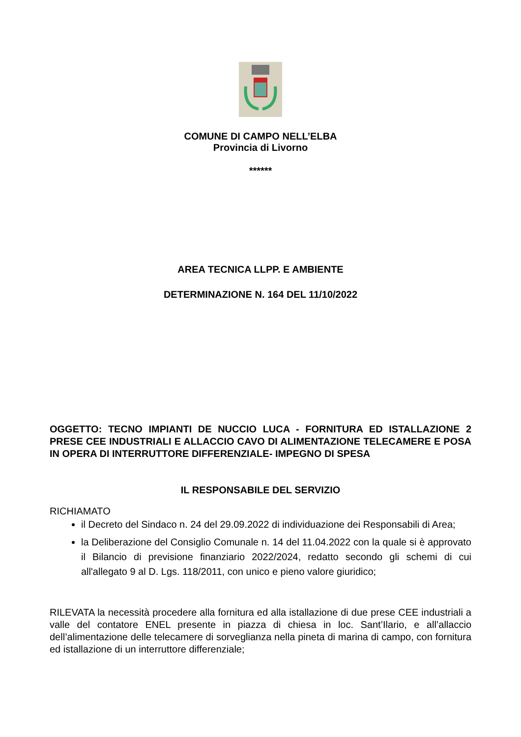COMUNE DI CAMPO NELL’ELBA
Provincia di Livorno
******
AREA TECNICA LLPP. E AMBIENTE
DETERMINAZIONE N. 164 DEL 11/10/2022
OGGETTO: TECNO IMPIANTI DE NUCCIO LUCA - FORNITURA ED ISTALLAZIONE 2 PRESE CEE INDUSTRIALI E ALLACCIO CAVO DI ALIMENTAZIONE TELECAMERE E POSA IN OPERA DI INTERRUTTORE DIFFERENZIALE- IMPEGNO DI SPESA
IL RESPONSABILE DEL SERVIZIO
RICHIAMATO
il Decreto del Sindaco n. 24 del 29.09.2022 di individuazione dei Responsabili di Area;
la Deliberazione del Consiglio Comunale n. 14 del 11.04.2022 con la quale si è approvato il Bilancio di previsione finanziario 2022/2024, redatto secondo gli schemi di cui all'allegato 9 al D. Lgs. 118/2011, con unico e pieno valore giuridico;
RILEVATA la necessità procedere alla fornitura ed alla istallazione di due prese CEE industriali a valle del contatore ENEL presente in piazza di chiesa in loc. Sant’Ilario, e all’allaccio dell’alimentazione delle telecamere di sorveglianza nella pineta di marina di campo, con fornitura ed istallazione di un interruttore differenziale;